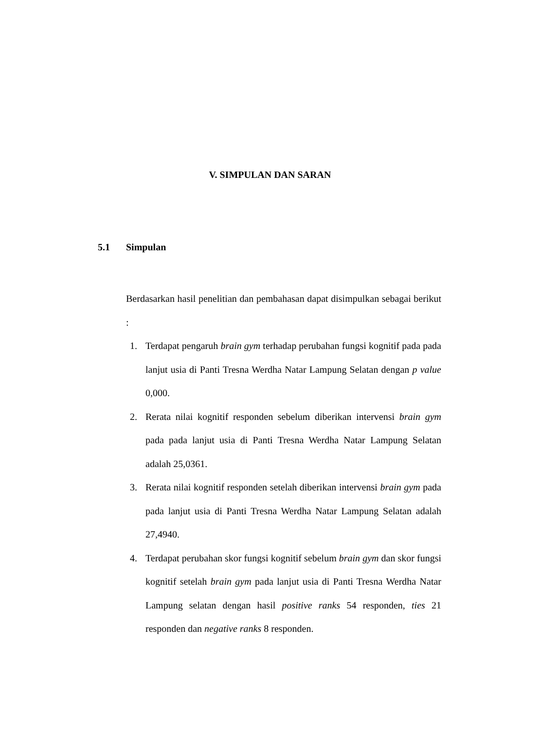V. SIMPULAN DAN SARAN
5.1 Simpulan
Berdasarkan hasil penelitian dan pembahasan dapat disimpulkan sebagai berikut :
1. Terdapat pengaruh brain gym terhadap perubahan fungsi kognitif pada pada lanjut usia di Panti Tresna Werdha Natar Lampung Selatan dengan p value 0,000.
2. Rerata nilai kognitif responden sebelum diberikan intervensi brain gym pada pada lanjut usia di Panti Tresna Werdha Natar Lampung Selatan adalah 25,0361.
3. Rerata nilai kognitif responden setelah diberikan intervensi brain gym pada pada lanjut usia di Panti Tresna Werdha Natar Lampung Selatan adalah 27,4940.
4. Terdapat perubahan skor fungsi kognitif sebelum brain gym dan skor fungsi kognitif setelah brain gym pada lanjut usia di Panti Tresna Werdha Natar Lampung selatan dengan hasil positive ranks 54 responden, ties 21 responden dan negative ranks 8 responden.